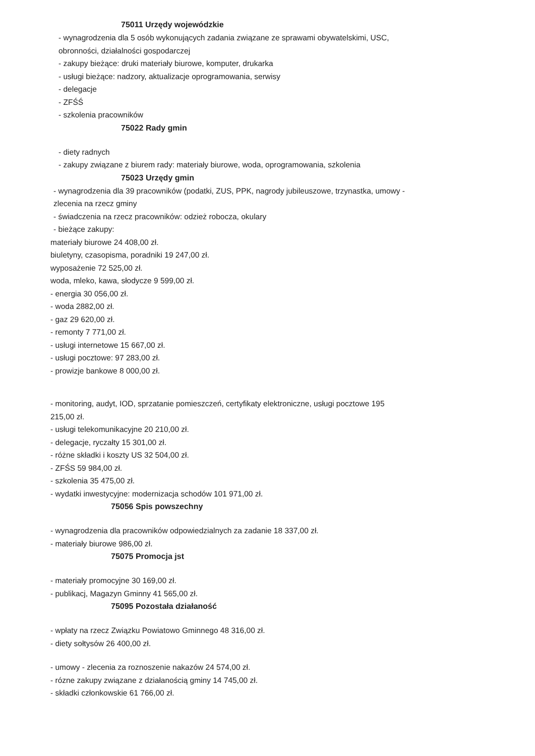75011 Urzędy wojewódzkie
- wynagrodzenia dla 5 osób wykonujących zadania związane ze sprawami obywatelskimi, USC,
obronności, działalności gospodarczej
- zakupy bieżące: druki materiały biurowe, komputer, drukarka
- usługi bieżące: nadzory, aktualizacje oprogramowania, serwisy
- delegacje
- ZFŚŚ
- szkolenia pracowników
75022 Rady gmin
- diety radnych
- zakupy związane z biurem rady: materiały biurowe, woda, oprogramowania, szkolenia
75023 Urzędy gmin
- wynagrodzenia dla 39 pracowników (podatki, ZUS, PPK, nagrody jubileuszowe, trzynastka, umowy -
zlecenia na rzecz gminy
- świadczenia na rzecz pracowników: odzież robocza, okulary
- bieżące zakupy:
materiały biurowe 24 408,00 zł.
biuletyny, czasopisma, poradniki 19 247,00 zł.
wyposażenie 72 525,00 zł.
woda, mleko, kawa, słodycze 9 599,00 zł.
- energia 30 056,00 zł.
- woda 2882,00 zł.
- gaz 29 620,00 zł.
- remonty 7 771,00 zł.
- usługi internetowe 15 667,00 zł.
- usługi pocztowe: 97 283,00 zł.
- prowizje bankowe 8 000,00 zł.
- monitoring, audyt, IOD, sprzatanie pomieszczeń, certyfikaty elektroniczne, usługi pocztowe 195
215,00 zł.
- usługi telekomunikacyjne 20 210,00 zł.
- delegacje, ryczałty 15 301,00 zł.
- różne składki i koszty US 32 504,00 zł.
- ZFŚS 59 984,00 zł.
- szkolenia 35 475,00 zł.
- wydatki inwestycyjne: modernizacja schodów 101 971,00 zł.
75056 Spis powszechny
- wynagrodzenia dla pracowników odpowiedzialnych za zadanie 18 337,00 zł.
- materiały biurowe 986,00 zł.
75075 Promocja jst
- materiały promocyjne 30 169,00 zł.
- publikacj, Magazyn Gminny 41 565,00 zł.
75095 Pozostała działaność
- wpłaty na rzecz Związku Powiatowo Gminnego 48 316,00 zł.
- diety sołtysów 26 400,00 zł.
- umowy - zlecenia za roznoszenie nakazów 24 574,00 zł.
- rózne zakupy związane z działanością gminy 14 745,00 zł.
- składki członkowskie 61 766,00 zł.